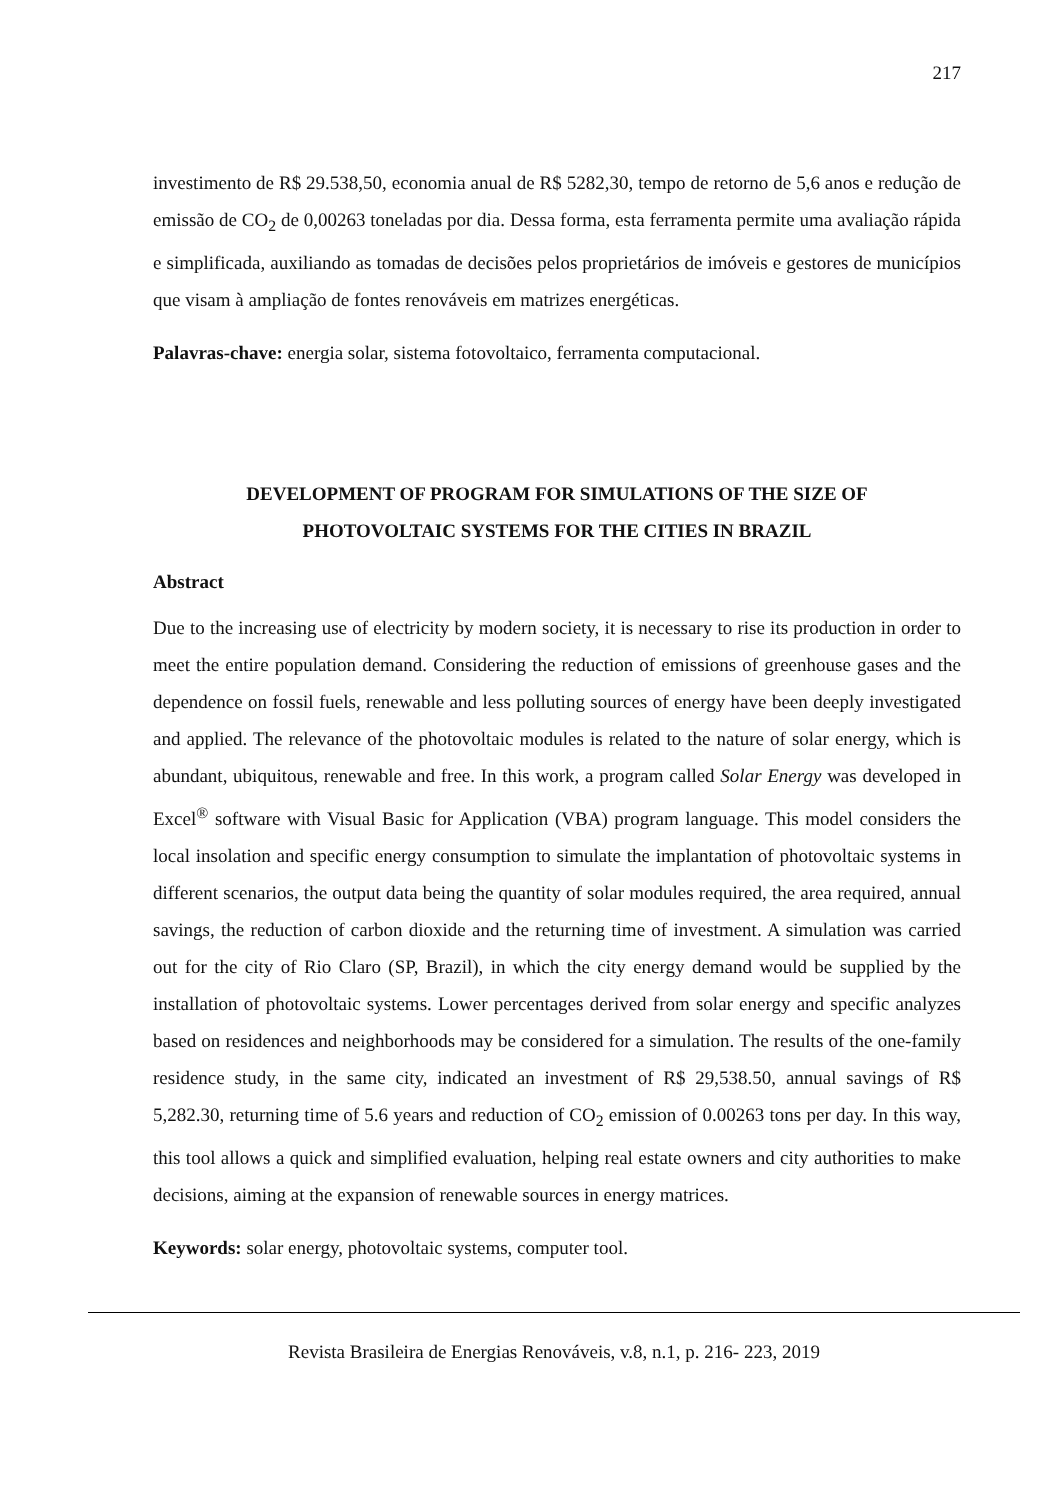217
investimento de R$ 29.538,50, economia anual de R$ 5282,30, tempo de retorno de 5,6 anos e redução de emissão de CO<sub>2</sub> de 0,00263 toneladas por dia. Dessa forma, esta ferramenta permite uma avaliação rápida e simplificada, auxiliando as tomadas de decisões pelos proprietários de imóveis e gestores de municípios que visam à ampliação de fontes renováveis em matrizes energéticas.
Palavras-chave: energia solar, sistema fotovoltaico, ferramenta computacional.
DEVELOPMENT OF PROGRAM FOR SIMULATIONS OF THE SIZE OF
PHOTOVOLTAIC SYSTEMS FOR THE CITIES IN BRAZIL
Abstract
Due to the increasing use of electricity by modern society, it is necessary to rise its production in order to meet the entire population demand. Considering the reduction of emissions of greenhouse gases and the dependence on fossil fuels, renewable and less polluting sources of energy have been deeply investigated and applied. The relevance of the photovoltaic modules is related to the nature of solar energy, which is abundant, ubiquitous, renewable and free. In this work, a program called Solar Energy was developed in Excel<sup>®</sup> software with Visual Basic for Application (VBA) program language. This model considers the local insolation and specific energy consumption to simulate the implantation of photovoltaic systems in different scenarios, the output data being the quantity of solar modules required, the area required, annual savings, the reduction of carbon dioxide and the returning time of investment. A simulation was carried out for the city of Rio Claro (SP, Brazil), in which the city energy demand would be supplied by the installation of photovoltaic systems. Lower percentages derived from solar energy and specific analyzes based on residences and neighborhoods may be considered for a simulation. The results of the one-family residence study, in the same city, indicated an investment of R$ 29,538.50, annual savings of R$ 5,282.30, returning time of 5.6 years and reduction of CO<sub>2</sub> emission of 0.00263 tons per day. In this way, this tool allows a quick and simplified evaluation, helping real estate owners and city authorities to make decisions, aiming at the expansion of renewable sources in energy matrices.
Keywords: solar energy, photovoltaic systems, computer tool.
Revista Brasileira de Energias Renováveis, v.8, n.1, p. 216- 223, 2019